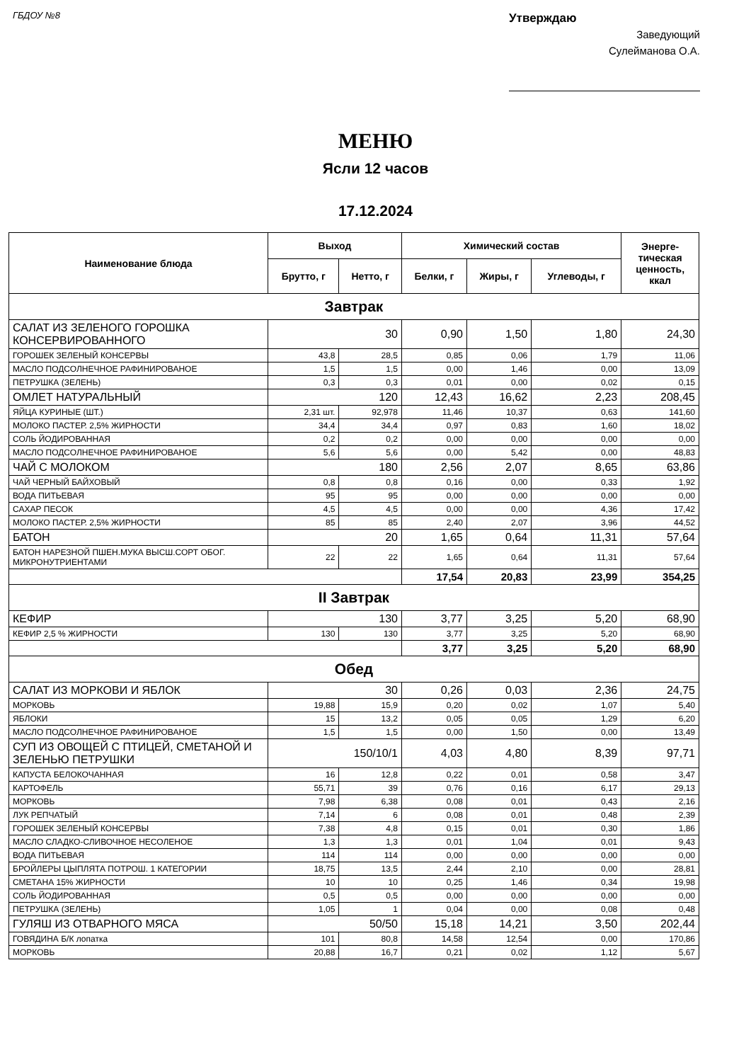ГБДОУ №8
Утверждаю
Заведующий
Сулейманова О.А.
МЕНЮ
Ясли 12 часов
17.12.2024
| Наименование блюда | Выход | | Химический состав | | | Энерге- тическая ценность, ккал |
| --- | --- | --- | --- | --- | --- | --- |
| | Брутто, г | Нетто, г | Белки, г | Жиры, г | Углеводы, г | |
| Завтрак | | | | | | |
| САЛАТ ИЗ ЗЕЛЕНОГО ГОРОШКА КОНСЕРВИРОВАННОГО | 30 | | 0,90 | 1,50 | 1,80 | 24,30 |
| ГОРОШЕК ЗЕЛЕНЫЙ КОНСЕРВЫ | 43,8 | 28,5 | 0,85 | 0,06 | 1,79 | 11,06 |
| МАСЛО ПОДСОЛНЕЧНОЕ РАФИНИРОВАНОЕ | 1,5 | 1,5 | 0,00 | 1,46 | 0,00 | 13,09 |
| ПЕТРУШКА (ЗЕЛЕНЬ) | 0,3 | 0,3 | 0,01 | 0,00 | 0,02 | 0,15 |
| ОМЛЕТ НАТУРАЛЬНЫЙ | 120 | | 12,43 | 16,62 | 2,23 | 208,45 |
| ЯЙЦА КУРИНЫЕ (ШТ.) | 2,31 шт. | 92,978 | 11,46 | 10,37 | 0,63 | 141,60 |
| МОЛОКО ПАСТЕР. 2,5% ЖИРНОСТИ | 34,4 | 34,4 | 0,97 | 0,83 | 1,60 | 18,02 |
| СОЛЬ ЙОДИРОВАННАЯ | 0,2 | 0,2 | 0,00 | 0,00 | 0,00 | 0,00 |
| МАСЛО ПОДСОЛНЕЧНОЕ РАФИНИРОВАНОЕ | 5,6 | 5,6 | 0,00 | 5,42 | 0,00 | 48,83 |
| ЧАЙ С МОЛОКОМ | 180 | | 2,56 | 2,07 | 8,65 | 63,86 |
| ЧАЙ ЧЕРНЫЙ БАЙХОВЫЙ | 0,8 | 0,8 | 0,16 | 0,00 | 0,33 | 1,92 |
| ВОДА ПИТЬЕВАЯ | 95 | 95 | 0,00 | 0,00 | 0,00 | 0,00 |
| САХАР ПЕСОК | 4,5 | 4,5 | 0,00 | 0,00 | 4,36 | 17,42 |
| МОЛОКО ПАСТЕР. 2,5% ЖИРНОСТИ | 85 | 85 | 2,40 | 2,07 | 3,96 | 44,52 |
| БАТОН | 20 | | 1,65 | 0,64 | 11,31 | 57,64 |
| БАТОН НАРЕЗНОЙ ПШЕН.МУКА ВЫСШ.СОРТ ОБОГ. МИКРОНУТРИЕНТАМИ | 22 | 22 | 1,65 | 0,64 | 11,31 | 57,64 |
| | | | 17,54 | 20,83 | 23,99 | 354,25 |
| II Завтрак | | | | | | |
| КЕФИР | 130 | | 3,77 | 3,25 | 5,20 | 68,90 |
| КЕФИР 2,5 % ЖИРНОСТИ | 130 | 130 | 3,77 | 3,25 | 5,20 | 68,90 |
| | | | 3,77 | 3,25 | 5,20 | 68,90 |
| Обед | | | | | | |
| САЛАТ ИЗ МОРКОВИ И ЯБЛОК | 30 | | 0,26 | 0,03 | 2,36 | 24,75 |
| МОРКОВЬ | 19,88 | 15,9 | 0,20 | 0,02 | 1,07 | 5,40 |
| ЯБЛОКИ | 15 | 13,2 | 0,05 | 0,05 | 1,29 | 6,20 |
| МАСЛО ПОДСОЛНЕЧНОЕ РАФИНИРОВАНОЕ | 1,5 | 1,5 | 0,00 | 1,50 | 0,00 | 13,49 |
| СУП ИЗ ОВОЩЕЙ С ПТИЦЕЙ, СМЕТАНОЙ И ЗЕЛЕНЬЮ ПЕТРУШКИ | 150/10/1 | | 4,03 | 4,80 | 8,39 | 97,71 |
| КАПУСТА БЕЛОКОЧАННАЯ | 16 | 12,8 | 0,22 | 0,01 | 0,58 | 3,47 |
| КАРТОФЕЛЬ | 55,71 | 39 | 0,76 | 0,16 | 6,17 | 29,13 |
| МОРКОВЬ | 7,98 | 6,38 | 0,08 | 0,01 | 0,43 | 2,16 |
| ЛУК РЕПЧАТЫЙ | 7,14 | 6 | 0,08 | 0,01 | 0,48 | 2,39 |
| ГОРОШЕК ЗЕЛЕНЫЙ КОНСЕРВЫ | 7,38 | 4,8 | 0,15 | 0,01 | 0,30 | 1,86 |
| МАСЛО СЛАДКО-СЛИВОЧНОЕ НЕСОЛЕНОЕ | 1,3 | 1,3 | 0,01 | 1,04 | 0,01 | 9,43 |
| ВОДА ПИТЬЕВАЯ | 114 | 114 | 0,00 | 0,00 | 0,00 | 0,00 |
| БРОЙЛЕРЫ ЦЫПЛЯТА ПОТРОШ. 1 КАТЕГОРИИ | 18,75 | 13,5 | 2,44 | 2,10 | 0,00 | 28,81 |
| СМЕТАНА 15% ЖИРНОСТИ | 10 | 10 | 0,25 | 1,46 | 0,34 | 19,98 |
| СОЛЬ ЙОДИРОВАННАЯ | 0,5 | 0,5 | 0,00 | 0,00 | 0,00 | 0,00 |
| ПЕТРУШКА (ЗЕЛЕНЬ) | 1,05 | 1 | 0,04 | 0,00 | 0,08 | 0,48 |
| ГУЛЯШ ИЗ ОТВАРНОГО МЯСА | 50/50 | | 15,18 | 14,21 | 3,50 | 202,44 |
| ГОВЯДИНА Б/К лопатка | 101 | 80,8 | 14,58 | 12,54 | 0,00 | 170,86 |
| МОРКОВЬ | 20,88 | 16,7 | 0,21 | 0,02 | 1,12 | 5,67 |